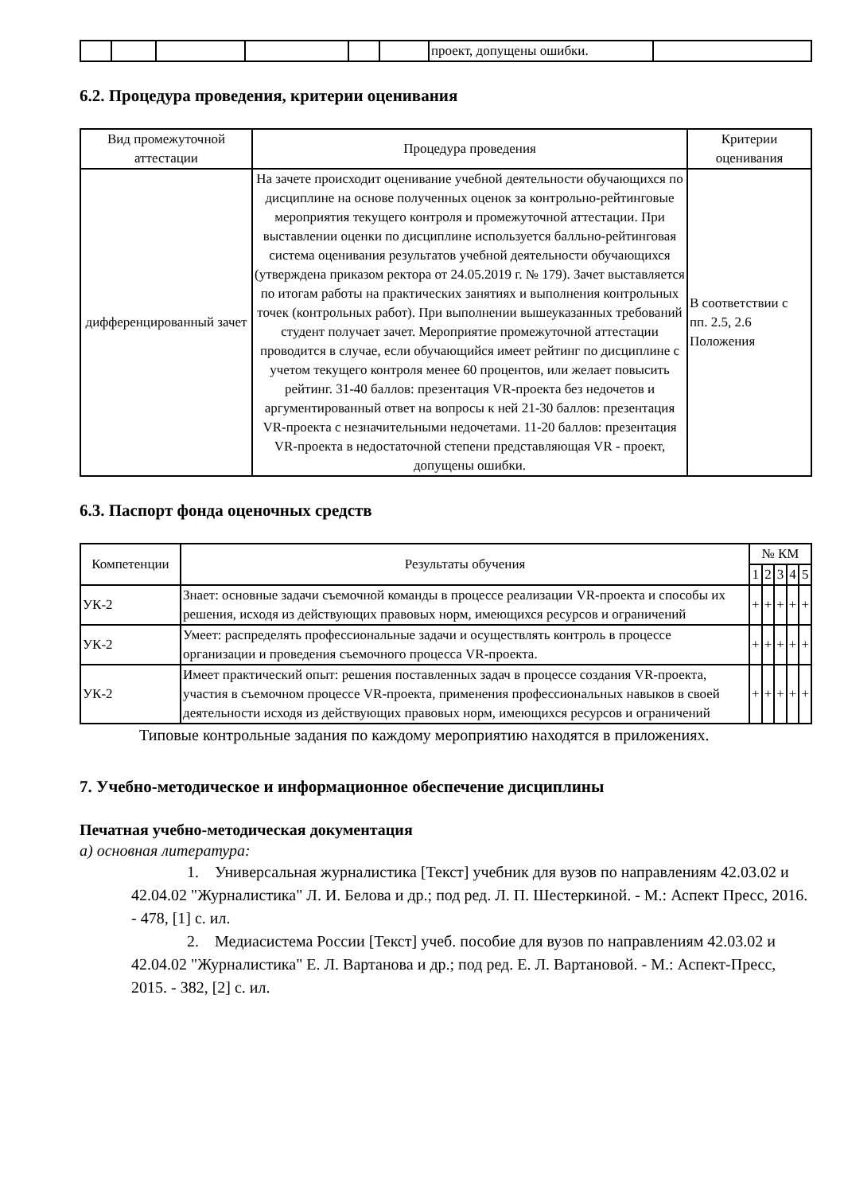| | | | | | | проект, допущены ошибки. | |
6.2. Процедура проведения, критерии оценивания
| Вид промежуточной аттестации | Процедура проведения | Критерии оценивания |
| --- | --- | --- |
| дифференцированный зачет | На зачете происходит оценивание учебной деятельности обучающихся по дисциплине на основе полученных оценок за контрольно-рейтинговые мероприятия текущего контроля и промежуточной аттестации. При выставлении оценки по дисциплине используется балльно-рейтинговая система оценивания результатов учебной деятельности обучающихся (утверждена приказом ректора от 24.05.2019 г. № 179). Зачет выставляется по итогам работы на практических занятиях и выполнения контрольных точек (контрольных работ). При выполнении вышеуказанных требований студент получает зачет. Мероприятие промежуточной аттестации проводится в случае, если обучающийся имеет рейтинг по дисциплине с учетом текущего контроля менее 60 процентов, или желает повысить рейтинг. 31-40 баллов: презентация VR-проекта без недочетов и аргументированный ответ на вопросы к ней 21-30 баллов: презентация VR-проекта с незначительными недочетами. 11-20 баллов: презентация VR-проекта в недостаточной степени представляющая VR - проект, допущены ошибки. | В соответствии с пп. 2.5, 2.6 Положения |
6.3. Паспорт фонда оценочных средств
| Компетенции | Результаты обучения | № КМ | | | | |
| --- | --- | --- | --- | --- | --- | --- |
| | | 1 | 2 | 3 | 4 | 5 |
| УК-2 | Знает: основные задачи съемочной команды в процессе реализации VR-проекта и способы их решения, исходя из действующих правовых норм, имеющихся ресурсов и ограничений | + | + | + | + | + |
| УК-2 | Умеет: распределять профессиональные задачи и осуществлять контроль в процессе организации и проведения съемочного процесса VR-проекта. | + | + | + | + | + |
| УК-2 | Имеет практический опыт: решения поставленных задач в процессе создания VR-проекта, участия в съемочном процессе VR-проекта, применения профессиональных навыков в своей деятельности исходя из действующих правовых норм, имеющихся ресурсов и ограничений | + | + | + | + | + |
Типовые контрольные задания по каждому мероприятию находятся в приложениях.
7. Учебно-методическое и информационное обеспечение дисциплины
Печатная учебно-методическая документация
а) основная литература:
1. Универсальная журналистика [Текст] учебник для вузов по направлениям 42.03.02 и 42.04.02 "Журналистика" Л. И. Белова и др.; под ред. Л. П. Шестеркиной. - М.: Аспект Пресс, 2016. - 478, [1] с. ил.
2. Медиасистема России [Текст] учеб. пособие для вузов по направлениям 42.03.02 и 42.04.02 "Журналистика" Е. Л. Вартанова и др.; под ред. Е. Л. Вартановой. - М.: Аспект-Пресс, 2015. - 382, [2] с. ил.